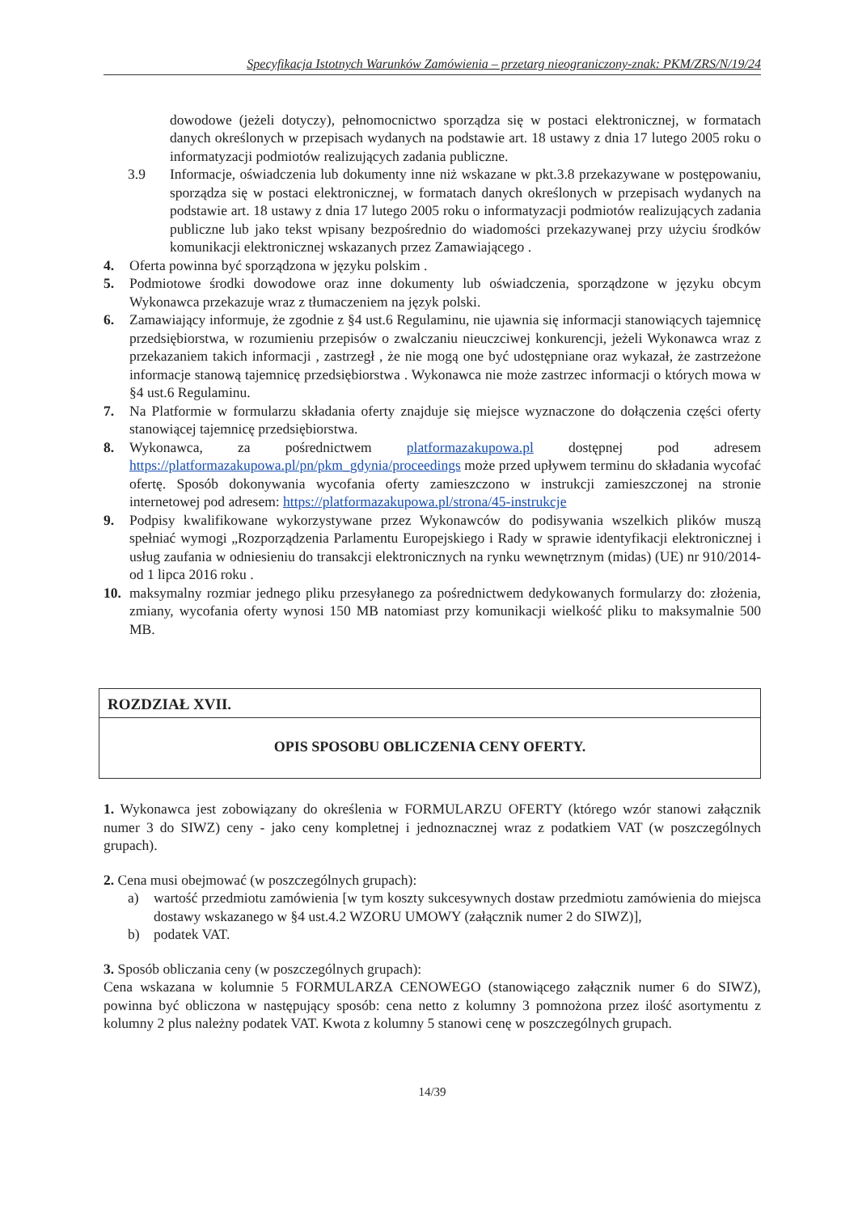Specyfikacja Istotnych Warunków Zamówienia – przetarg nieograniczony-znak: PKM/ZRS/N/19/24
dowodowe (jeżeli dotyczy), pełnomocnictwo sporządza się w postaci elektronicznej, w formatach danych określonych w przepisach wydanych na podstawie art. 18 ustawy z dnia 17 lutego 2005 roku o informatyzacji podmiotów realizujących zadania publiczne.
3.9 Informacje, oświadczenia lub dokumenty inne niż wskazane w pkt.3.8 przekazywane w postępowaniu, sporządza się w postaci elektronicznej, w formatach danych określonych w przepisach wydanych na podstawie art. 18 ustawy z dnia 17 lutego 2005 roku o informatyzacji podmiotów realizujących zadania publiczne lub jako tekst wpisany bezpośrednio do wiadomości przekazywanej przy użyciu środków komunikacji elektronicznej wskazanych przez Zamawiającego .
4. Oferta powinna być sporządzona w języku polskim .
5. Podmiotowe środki dowodowe oraz inne dokumenty lub oświadczenia, sporządzone w języku obcym Wykonawca przekazuje wraz z tłumaczeniem na język polski.
6. Zamawiający informuje, że zgodnie z §4 ust.6 Regulaminu, nie ujawnia się informacji stanowiących tajemnicę przedsiębiorstwa, w rozumieniu przepisów o zwalczaniu nieuczciwej konkurencji, jeżeli Wykonawca wraz z przekazaniem takich informacji , zastrzegł , że nie mogą one być udostępniane oraz wykazał, że zastrzeżone informacje stanową tajemnicę przedsiębiorstwa . Wykonawca nie może zastrzec informacji o których mowa w §4 ust.6 Regulaminu.
7. Na Platformie w formularzu składania oferty znajduje się miejsce wyznaczone do dołączenia części oferty stanowiącej tajemnicę przedsiębiorstwa.
8. Wykonawca, za pośrednictwem platformazakupowa.pl dostępnej pod adresem https://platformazakupowa.pl/pn/pkm_gdynia/proceedings może przed upływem terminu do składania wycofać ofertę. Sposób dokonywania wycofania oferty zamieszczono w instrukcji zamieszczonej na stronie internetowej pod adresem: https://platformazakupowa.pl/strona/45-instrukcje
9. Podpisy kwalifikowane wykorzystywane przez Wykonawców do podisywania wszelkich plików muszą spełniać wymogi „Rozporządzenia Parlamentu Europejskiego i Rady w sprawie identyfikacji elektronicznej i usług zaufania w odniesieniu do transakcji elektronicznych na rynku wewnętrznym (midas) (UE) nr 910/2014- od 1 lipca 2016 roku .
10. maksymalny rozmiar jednego pliku przesyłanego za pośrednictwem dedykowanych formularzy do: złożenia, zmiany, wycofania oferty wynosi 150 MB natomiast przy komunikacji wielkość pliku to maksymalnie 500 MB.
ROZDZIAŁ XVII.
OPIS SPOSOBU OBLICZENIA CENY OFERTY.
1. Wykonawca jest zobowiązany do określenia w FORMULARZU OFERTY (którego wzór stanowi załącznik numer 3 do SIWZ) ceny - jako ceny kompletnej i jednoznacznej wraz z podatkiem VAT (w poszczególnych grupach).
2. Cena musi obejmować (w poszczególnych grupach):
a) wartość przedmiotu zamówienia [w tym koszty sukcesywnych dostaw przedmiotu zamówienia do miejsca dostawy wskazanego w §4 ust.4.2 WZORU UMOWY (załącznik numer 2 do SIWZ)],
b) podatek VAT.
3. Sposób obliczania ceny (w poszczególnych grupach):
Cena wskazana w kolumnie 5 FORMULARZA CENOWEGO (stanowiącego załącznik numer 6 do SIWZ), powinna być obliczona w następujący sposób: cena netto z kolumny 3 pomnożona przez ilość asortymentu z kolumny 2 plus należny podatek VAT. Kwota z kolumny 5 stanowi cenę w poszczególnych grupach.
14/39